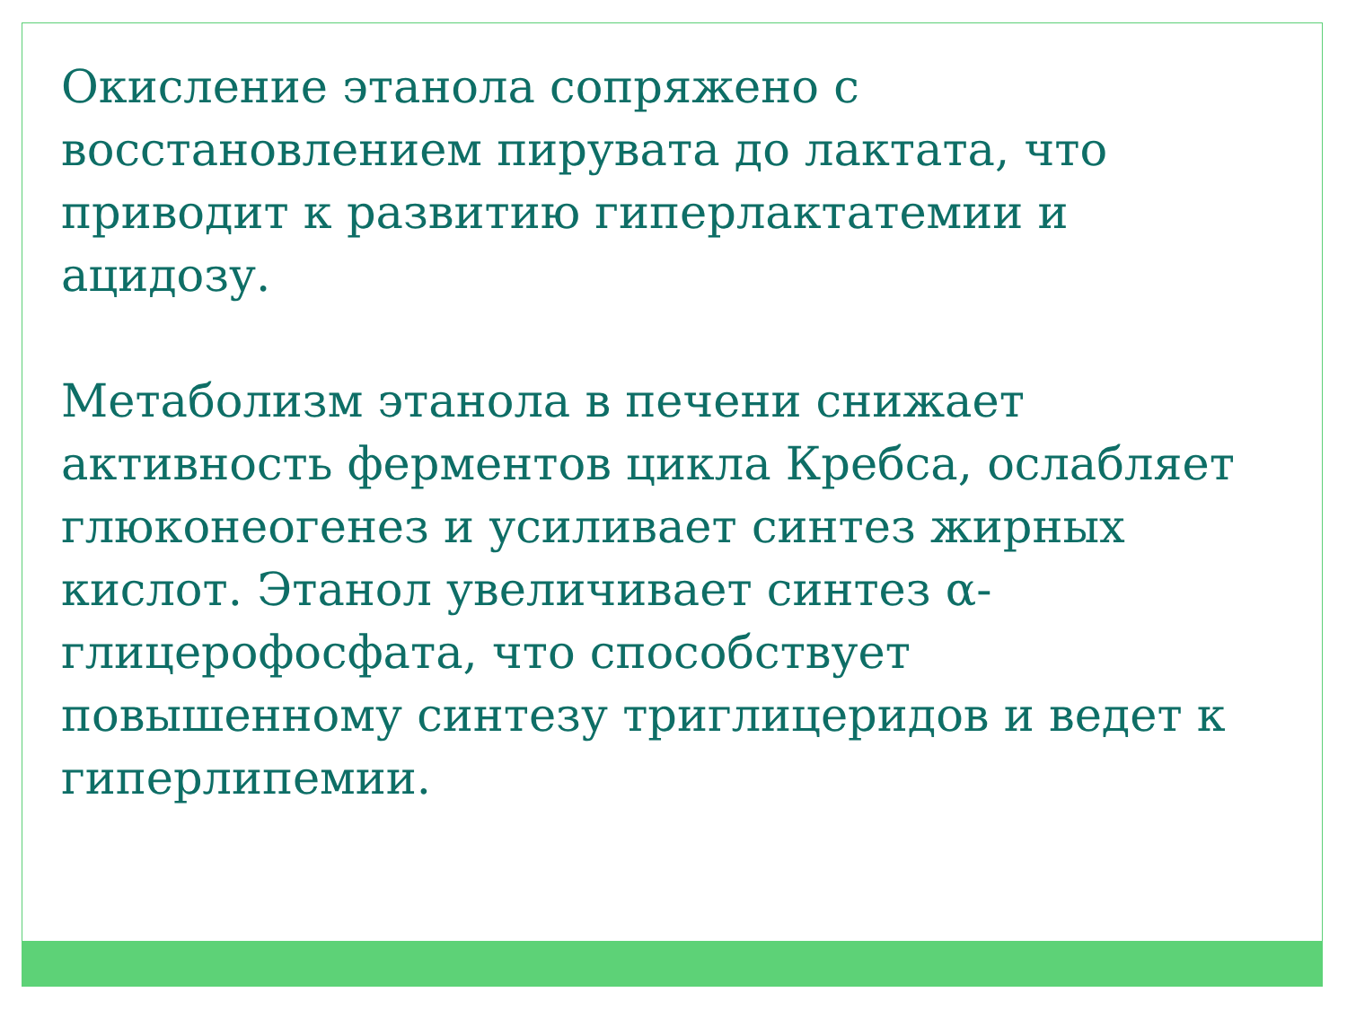Окисление этанола сопряжено с
восстановлением пирувата до лактата, что
приводит к развитию гиперлактатемии и
ацидозу.
Метаболизм этанола в печени снижает
активность ферментов цикла Кребса, ослабляет
глюконеогенез и усиливает синтез жирных
кислот. Этанол увеличивает синтез α-
глицерофосфата, что способствует
повышенному синтезу триглицеридов и ведет к
гиперлипемии.